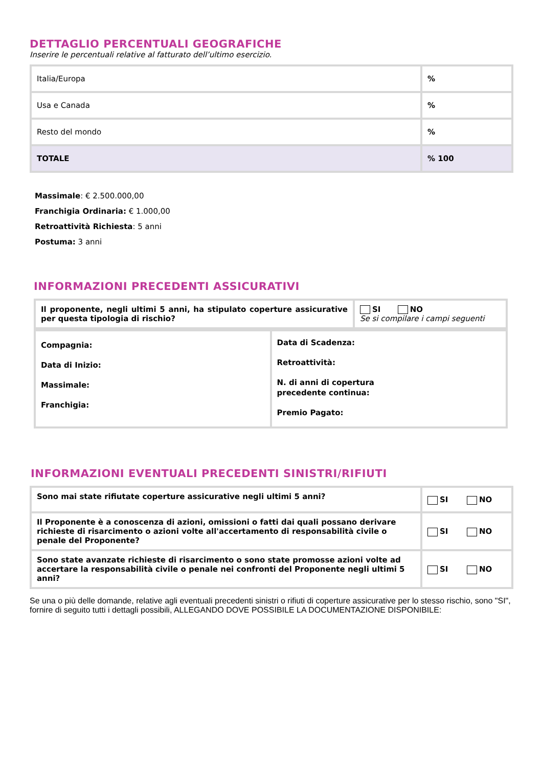DETTAGLIO PERCENTUALI GEOGRAFICHE
Inserire le percentuali relative al fatturato dell’ultimo esercizio.
| Italia/Europa | % |
| Usa e Canada | % |
| Resto del mondo | % |
| TOTALE | % 100 |
Massimale: € 2.500.000,00
Franchigia Ordinaria: € 1.000,00
Retroattività Richiesta: 5 anni
Postuma: 3 anni
INFORMAZIONI PRECEDENTI ASSICURATIVI
| Il proponente, negli ultimi 5 anni, ha stipulato coperture assicurative per questa tipologia di rischio? | SI NO Se si compilare i campi seguenti |
| Compagnia: Data di Inizio: Massimale: Franchigia: | Data di Scadenza: Retroattività: N. di anni di copertura precedente continua: Premio Pagato: |
INFORMAZIONI EVENTUALI PRECEDENTI SINISTRI/RIFIUTI
| Sono mai state rifiutate coperture assicurative negli ultimi 5 anni? | SI NO |
| Il Proponente è a conoscenza di azioni, omissioni o fatti dai quali possano derivare richieste di risarcimento o azioni volte all'accertamento di responsabilità civile o penale del Proponente? | SI NO |
| Sono state avanzate richieste di risarcimento o sono state promosse azioni volte ad accertare la responsabilità civile o penale nei confronti del Proponente negli ultimi 5 anni? | SI NO |
Se una o più delle domande, relative agli eventuali precedenti sinistri o rifiuti di coperture assicurative per lo stesso rischio, sono "SI", fornire di seguito tutti i dettagli possibili, ALLEGANDO DOVE POSSIBILE LA DOCUMENTAZIONE DISPONIBILE: